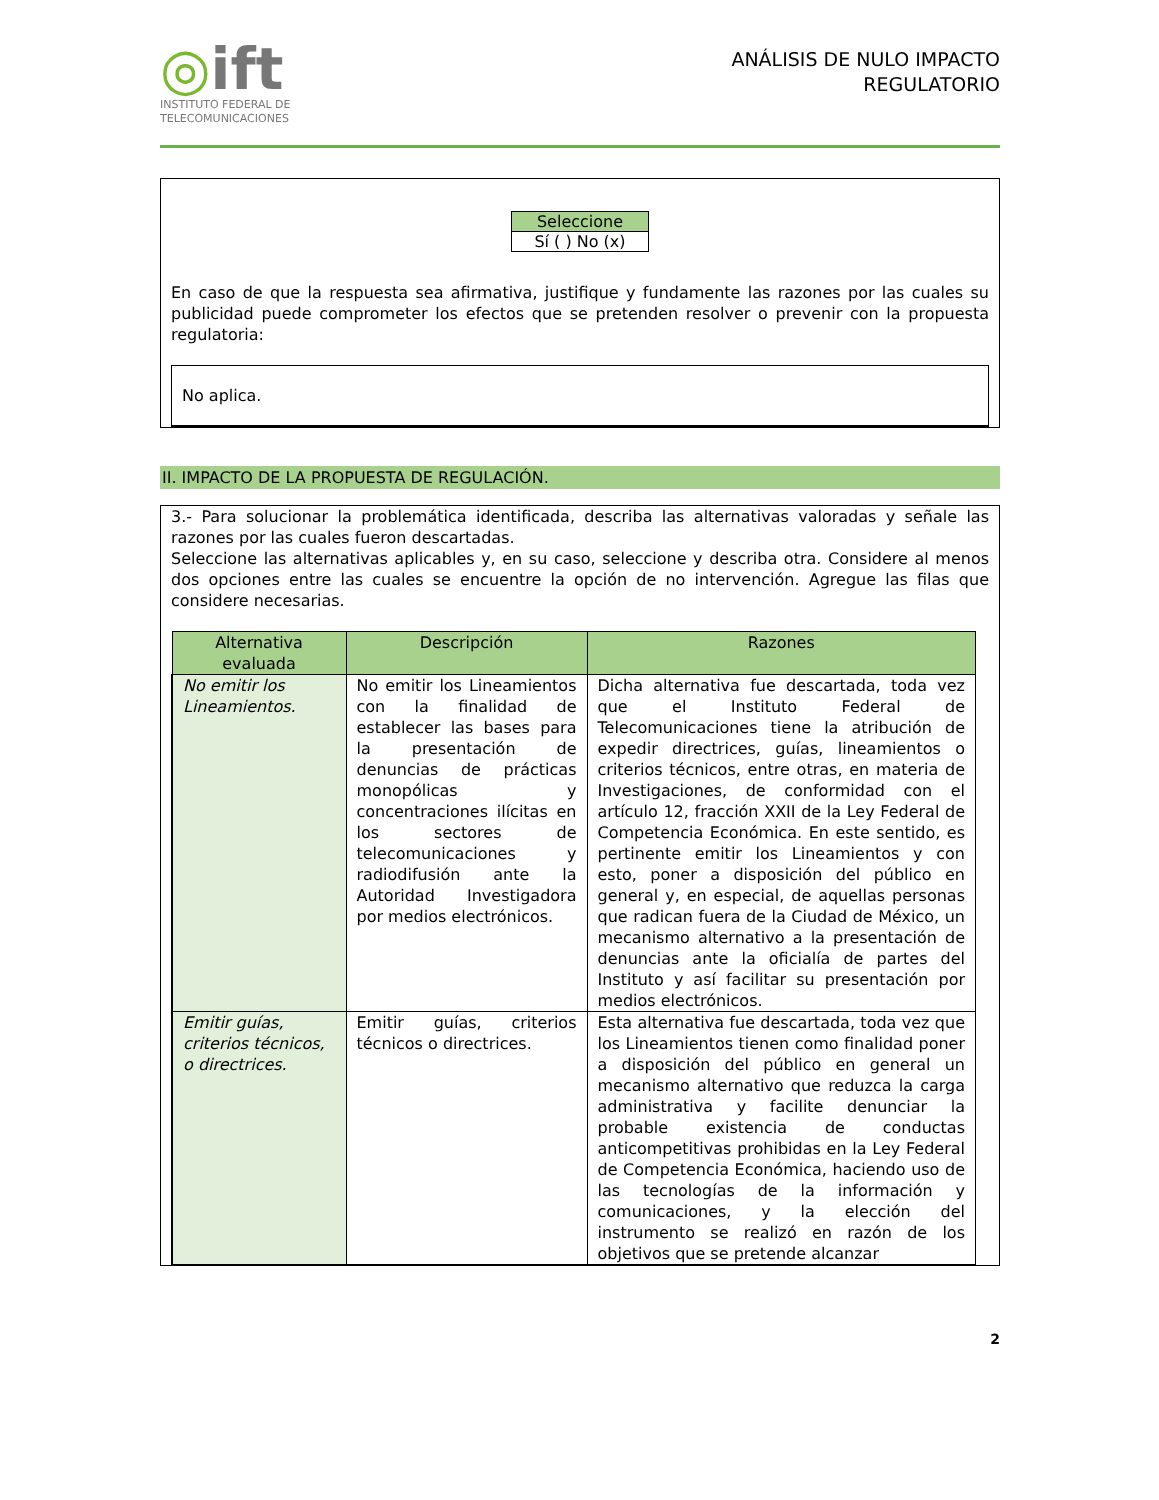◎ift
INSTITUTO FEDERAL DE
TELECOMUNICACIONES
ANÁLISIS DE NULO IMPACTO
REGULATORIO
| Seleccione |
| Sí ( ) No (x) |
En caso de que la respuesta sea afirmativa, justifique y fundamente las razones por las cuales su publicidad puede comprometer los efectos que se pretenden resolver o prevenir con la propuesta regulatoria:
No aplica.
II. IMPACTO DE LA PROPUESTA DE REGULACIÓN.
3.- Para solucionar la problemática identificada, describa las alternativas valoradas y señale las razones por las cuales fueron descartadas.
Seleccione las alternativas aplicables y, en su caso, seleccione y describa otra. Considere al menos dos opciones entre las cuales se encuentre la opción de no intervención. Agregue las filas que considere necesarias.
| Alternativa evaluada | Descripción | Razones |
| --- | --- | --- |
| No emitir los Lineamientos. | No emitir los Lineamientos con la finalidad de establecer las bases para la presentación de denuncias de prácticas monopólicas y concentraciones ilícitas en los sectores de telecomunicaciones y radiodifusión ante la Autoridad Investigadora por medios electrónicos. | Dicha alternativa fue descartada, toda vez que el Instituto Federal de Telecomunicaciones tiene la atribución de expedir directrices, guías, lineamientos o criterios técnicos, entre otras, en materia de Investigaciones, de conformidad con el artículo 12, fracción XXII de la Ley Federal de Competencia Económica. En este sentido, es pertinente emitir los Lineamientos y con esto, poner a disposición del público en general y, en especial, de aquellas personas que radican fuera de la Ciudad de México, un mecanismo alternativo a la presentación de denuncias ante la oficialía de partes del Instituto y así facilitar su presentación por medios electrónicos. |
| Emitir guías, criterios técnicos, o directrices. | Emitir guías, criterios técnicos o directrices. | Esta alternativa fue descartada, toda vez que los Lineamientos tienen como finalidad poner a disposición del público en general un mecanismo alternativo que reduzca la carga administrativa y facilite denunciar la probable existencia de conductas anticompetitivas prohibidas en la Ley Federal de Competencia Económica, haciendo uso de las tecnologías de la información y comunicaciones, y la elección del instrumento se realizó en razón de los objetivos que se pretende alcanzar |
2